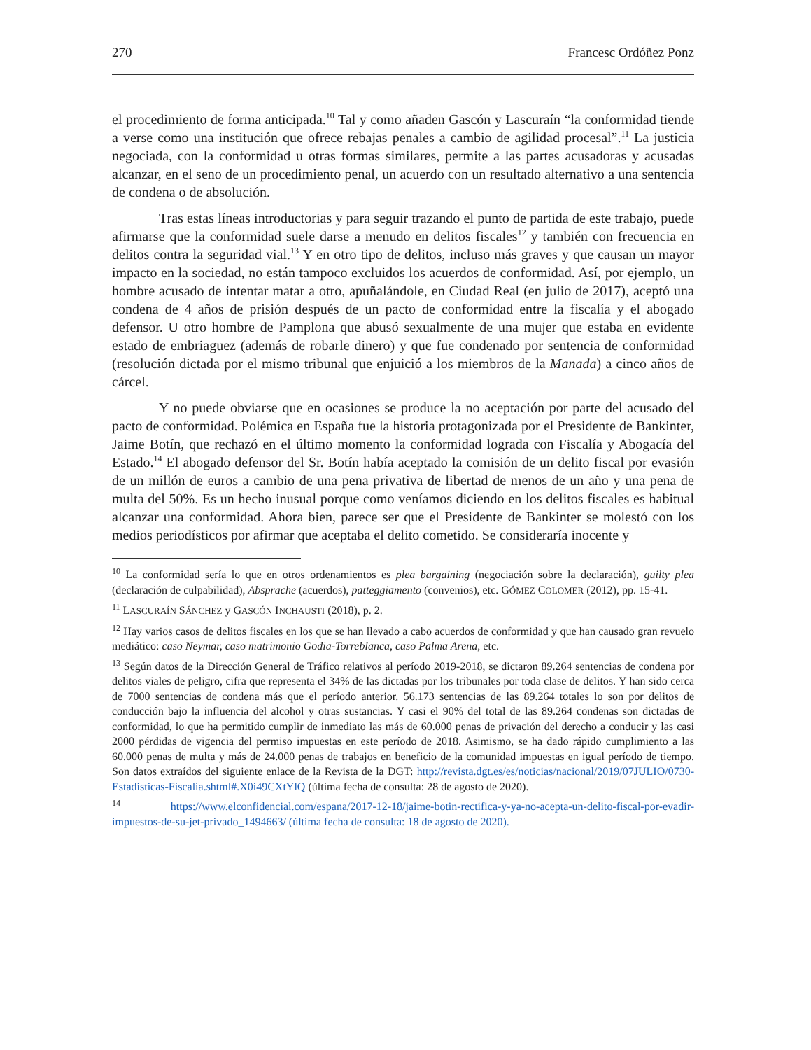270 Francesc Ordóñez Ponz
el procedimiento de forma anticipada.<sup>10</sup> Tal y como añaden Gascón y Lascuraín “la conformidad tiende a verse como una institución que ofrece rebajas penales a cambio de agilidad procesal”.<sup>11</sup> La justicia negociada, con la conformidad u otras formas similares, permite a las partes acusadoras y acusadas alcanzar, en el seno de un procedimiento penal, un acuerdo con un resultado alternativo a una sentencia de condena o de absolución.
Tras estas líneas introductorias y para seguir trazando el punto de partida de este trabajo, puede afirmarse que la conformidad suele darse a menudo en delitos fiscales<sup>12</sup> y también con frecuencia en delitos contra la seguridad vial.<sup>13</sup> Y en otro tipo de delitos, incluso más graves y que causan un mayor impacto en la sociedad, no están tampoco excluidos los acuerdos de conformidad. Así, por ejemplo, un hombre acusado de intentar matar a otro, apuñalándole, en Ciudad Real (en julio de 2017), aceptó una condena de 4 años de prisión después de un pacto de conformidad entre la fiscalía y el abogado defensor. U otro hombre de Pamplona que abusó sexualmente de una mujer que estaba en evidente estado de embriaguez (además de robarle dinero) y que fue condenado por sentencia de conformidad (resolución dictada por el mismo tribunal que enjuició a los miembros de la Manada) a cinco años de cárcel.
Y no puede obviarse que en ocasiones se produce la no aceptación por parte del acusado del pacto de conformidad. Polémica en España fue la historia protagonizada por el Presidente de Bankinter, Jaime Botín, que rechazó en el último momento la conformidad lograda con Fiscalía y Abogacía del Estado.<sup>14</sup> El abogado defensor del Sr. Botín había aceptado la comisión de un delito fiscal por evasión de un millón de euros a cambio de una pena privativa de libertad de menos de un año y una pena de multa del 50%. Es un hecho inusual porque como veníamos diciendo en los delitos fiscales es habitual alcanzar una conformidad. Ahora bien, parece ser que el Presidente de Bankinter se molestó con los medios periodísticos por afirmar que aceptaba el delito cometido. Se consideraría inocente y
<sup>10</sup> La conformidad sería lo que en otros ordenamientos es plea bargaining (negociación sobre la declaración), guilty plea (declaración de culpabilidad), Absprache (acuerdos), patteggiamento (convenios), etc. GÓMEZ COLOMER (2012), pp. 15-41.
<sup>11</sup> LASCURAÍN SÁNCHEZ y GASCÓN INCHAUSTI (2018), p. 2.
<sup>12</sup> Hay varios casos de delitos fiscales en los que se han llevado a cabo acuerdos de conformidad y que han causado gran revuelo mediático: caso Neymar, caso matrimonio Godia-Torreblanca, caso Palma Arena, etc.
<sup>13</sup> Según datos de la Dirección General de Tráfico relativos al período 2019-2018, se dictaron 89.264 sentencias de condena por delitos viales de peligro, cifra que representa el 34% de las dictadas por los tribunales por toda clase de delitos. Y han sido cerca de 7000 sentencias de condena más que el período anterior. 56.173 sentencias de las 89.264 totales lo son por delitos de conducción bajo la influencia del alcohol y otras sustancias. Y casi el 90% del total de las 89.264 condenas son dictadas de conformidad, lo que ha permitido cumplir de inmediato las más de 60.000 penas de privación del derecho a conducir y las casi 2000 pérdidas de vigencia del permiso impuestas en este período de 2018. Asimismo, se ha dado rápido cumplimiento a las 60.000 penas de multa y más de 24.000 penas de trabajos en beneficio de la comunidad impuestas en igual período de tiempo. Son datos extraídos del siguiente enlace de la Revista de la DGT: http://revista.dgt.es/es/noticias/nacional/2019/07JULIO/0730-Estadisticas-Fiscalia.shtml#.X0i49CXtYlQ (última fecha de consulta: 28 de agosto de 2020).
<sup>14</sup> https://www.elconfidencial.com/espana/2017-12-18/jaime-botin-rectifica-y-ya-no-acepta-un-delito-fiscal-por-evadir-impuestos-de-su-jet-privado_1494663/ (última fecha de consulta: 18 de agosto de 2020).